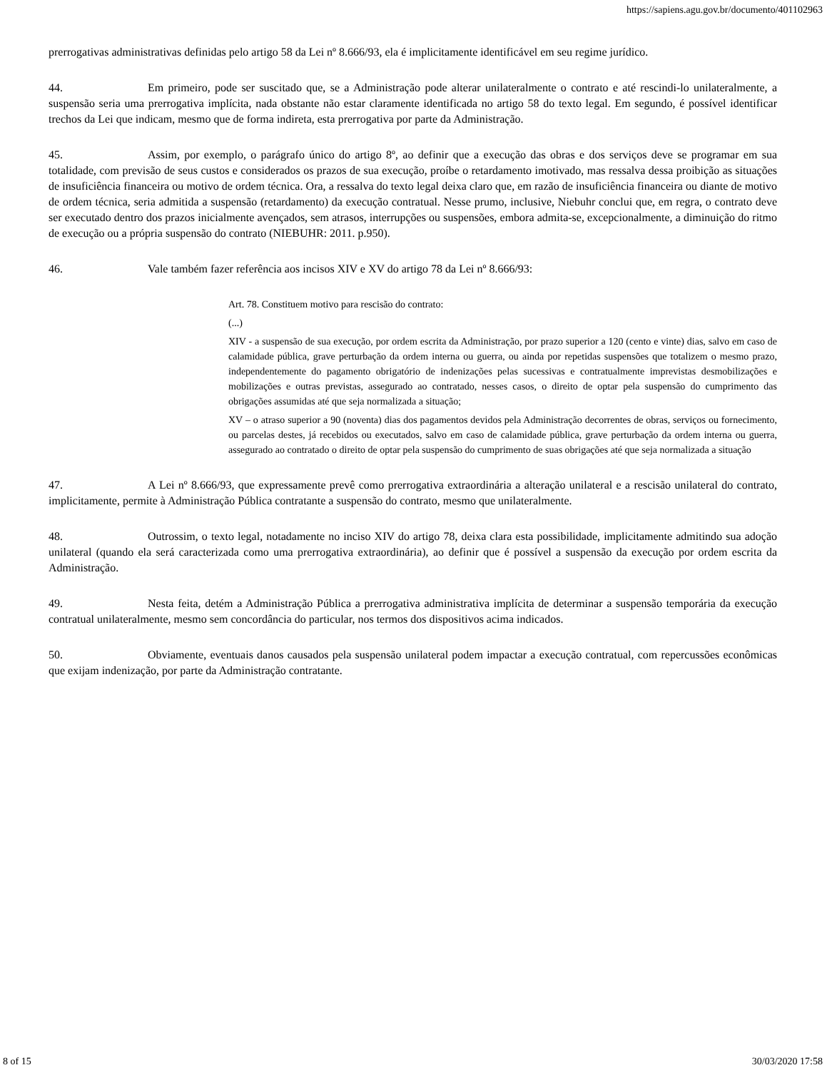https://sapiens.agu.gov.br/documento/401102963
prerrogativas administrativas definidas pelo artigo 58 da Lei nº 8.666/93, ela é implicitamente identificável em seu regime jurídico.
44. Em primeiro, pode ser suscitado que, se a Administração pode alterar unilateralmente o contrato e até rescindi-lo unilateralmente, a suspensão seria uma prerrogativa implícita, nada obstante não estar claramente identificada no artigo 58 do texto legal. Em segundo, é possível identificar trechos da Lei que indicam, mesmo que de forma indireta, esta prerrogativa por parte da Administração.
45. Assim, por exemplo, o parágrafo único do artigo 8º, ao definir que a execução das obras e dos serviços deve se programar em sua totalidade, com previsão de seus custos e considerados os prazos de sua execução, proíbe o retardamento imotivado, mas ressalva dessa proibição as situações de insuficiência financeira ou motivo de ordem técnica. Ora, a ressalva do texto legal deixa claro que, em razão de insuficiência financeira ou diante de motivo de ordem técnica, seria admitida a suspensão (retardamento) da execução contratual. Nesse prumo, inclusive, Niebuhr conclui que, em regra, o contrato deve ser executado dentro dos prazos inicialmente avençados, sem atrasos, interrupções ou suspensões, embora admita-se, excepcionalmente, a diminuição do ritmo de execução ou a própria suspensão do contrato (NIEBUHR: 2011. p.950).
46. Vale também fazer referência aos incisos XIV e XV do artigo 78 da Lei nº 8.666/93:
Art. 78. Constituem motivo para rescisão do contrato:
(...)
XIV - a suspensão de sua execução, por ordem escrita da Administração, por prazo superior a 120 (cento e vinte) dias, salvo em caso de calamidade pública, grave perturbação da ordem interna ou guerra, ou ainda por repetidas suspensões que totalizem o mesmo prazo, independentemente do pagamento obrigatório de indenizações pelas sucessivas e contratualmente imprevistas desmobilizações e mobilizações e outras previstas, assegurado ao contratado, nesses casos, o direito de optar pela suspensão do cumprimento das obrigações assumidas até que seja normalizada a situação;
XV – o atraso superior a 90 (noventa) dias dos pagamentos devidos pela Administração decorrentes de obras, serviços ou fornecimento, ou parcelas destes, já recebidos ou executados, salvo em caso de calamidade pública, grave perturbação da ordem interna ou guerra, assegurado ao contratado o direito de optar pela suspensão do cumprimento de suas obrigações até que seja normalizada a situação
47. A Lei nº 8.666/93, que expressamente prevê como prerrogativa extraordinária a alteração unilateral e a rescisão unilateral do contrato, implicitamente, permite à Administração Pública contratante a suspensão do contrato, mesmo que unilateralmente.
48. Outrossim, o texto legal, notadamente no inciso XIV do artigo 78, deixa clara esta possibilidade, implicitamente admitindo sua adoção unilateral (quando ela será caracterizada como uma prerrogativa extraordinária), ao definir que é possível a suspensão da execução por ordem escrita da Administração.
49. Nesta feita, detém a Administração Pública a prerrogativa administrativa implícita de determinar a suspensão temporária da execução contratual unilateralmente, mesmo sem concordância do particular, nos termos dos dispositivos acima indicados.
50. Obviamente, eventuais danos causados pela suspensão unilateral podem impactar a execução contratual, com repercussões econômicas que exijam indenização, por parte da Administração contratante.
8 of 15 30/03/2020 17:58